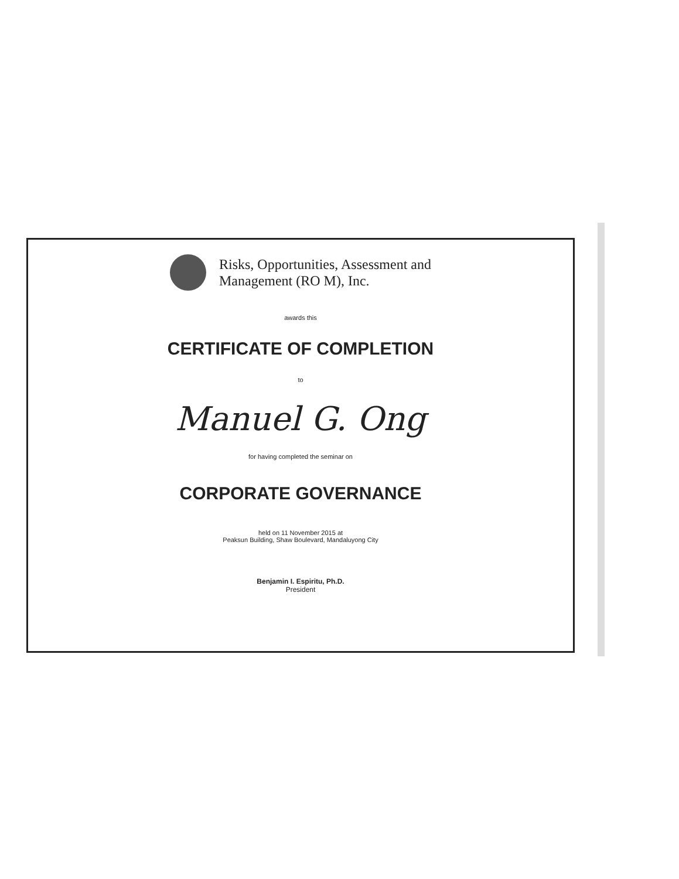Risks, Opportunities, Assessment and
Management (RO M), Inc.
awards this
CERTIFICATE OF COMPLETION
to
Manuel G. Ong
for having completed the seminar on
CORPORATE GOVERNANCE
held on 11 November 2015 at
Peaksun Building, Shaw Boulevard, Mandaluyong City
Benjamin I. Espiritu, Ph.D.
President